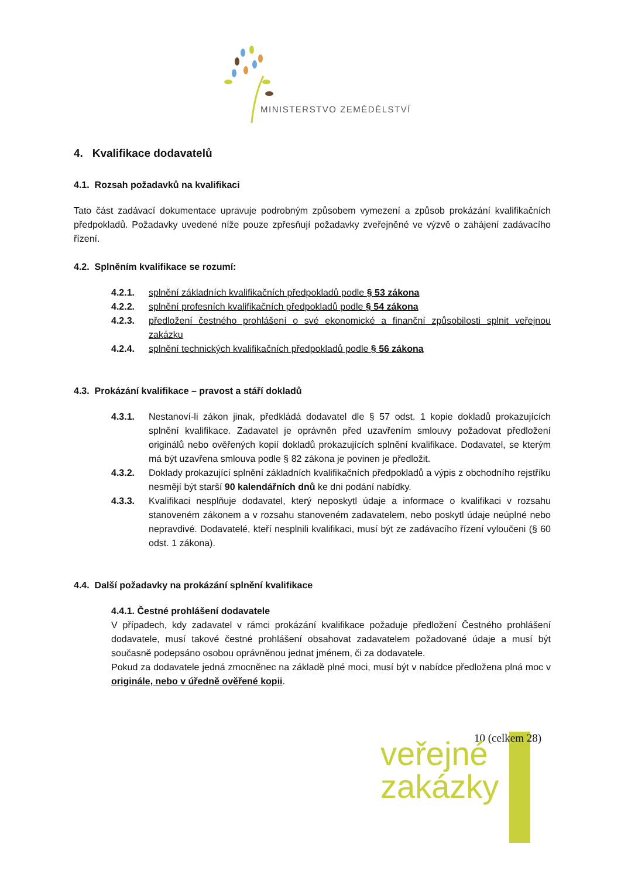MINISTERSTVO ZEMĚDĚLSTVÍ
4. Kvalifikace dodavatelů
4.1. Rozsah požadavků na kvalifikaci
Tato část zadávací dokumentace upravuje podrobným způsobem vymezení a způsob prokázání kvalifikačních předpokladů. Požadavky uvedené níže pouze zpřesňují požadavky zveřejněné ve výzvě o zahájení zadávacího řízení.
4.2. Splněním kvalifikace se rozumí:
4.2.1. splnění základních kvalifikačních předpokladů podle § 53 zákona
4.2.2. splnění profesních kvalifikačních předpokladů podle § 54 zákona
4.2.3. předložení čestného prohlášení o své ekonomické a finanční způsobilosti splnit veřejnou zakázku
4.2.4. splnění technických kvalifikačních předpokladů podle § 56 zákona
4.3. Prokázání kvalifikace – pravost a stáří dokladů
4.3.1. Nestanoví-li zákon jinak, předkládá dodavatel dle § 57 odst. 1 kopie dokladů prokazujících splnění kvalifikace. Zadavatel je oprávněn před uzavřením smlouvy požadovat předložení originálů nebo ověřených kopií dokladů prokazujících splnění kvalifikace. Dodavatel, se kterým má být uzavřena smlouva podle § 82 zákona je povinen je předložit.
4.3.2. Doklady prokazující splnění základních kvalifikačních předpokladů a výpis z obchodního rejstříku nesmějí být starší 90 kalendářních dnů ke dni podání nabídky.
4.3.3. Kvalifikaci nesplňuje dodavatel, který neposkytl údaje a informace o kvalifikaci v rozsahu stanoveném zákonem a v rozsahu stanoveném zadavatelem, nebo poskytl údaje neúplné nebo nepravdivé. Dodavatelé, kteří nesplnili kvalifikaci, musí být ze zadávacího řízení vyloučeni (§ 60 odst. 1 zákona).
4.4. Další požadavky na prokázání splnění kvalifikace
4.4.1. Čestné prohlášení dodavatele
V případech, kdy zadavatel v rámci prokázání kvalifikace požaduje předložení Čestného prohlášení dodavatele, musí takové čestné prohlášení obsahovat zadavatelem požadované údaje a musí být současně podepsáno osobou oprávněnou jednat jménem, či za dodavatele.
Pokud za dodavatele jedná zmocněnec na základě plné moci, musí být v nabídce předložena plná moc v originále, nebo v úředně ověřené kopii.
10 (celkem 28)
veřejné
zakázky